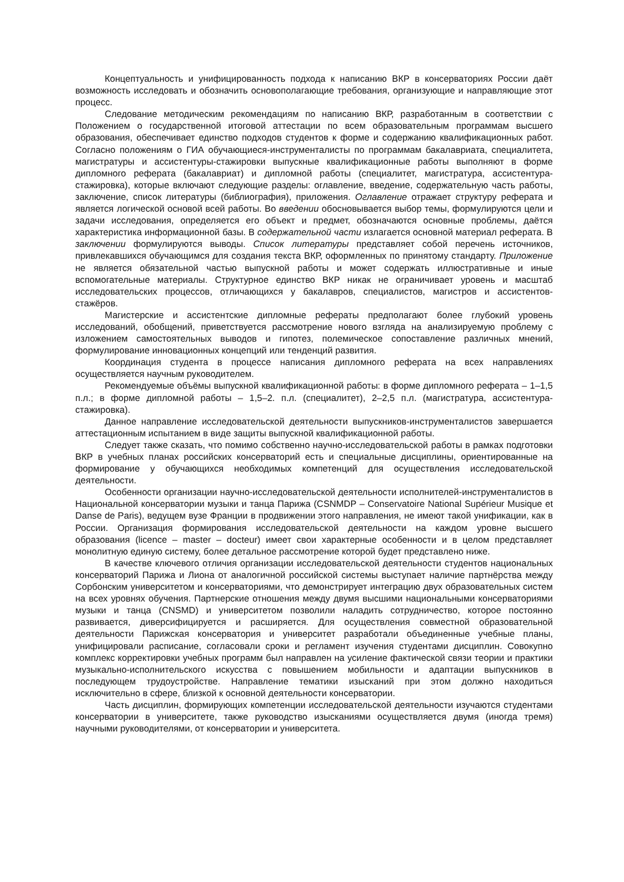Концептуальность и унифицированность подхода к написанию ВКР в консерваториях России даёт возможность исследовать и обозначить основополагающие требования, организующие и направляющие этот процесс.
Следование методическим рекомендациям по написанию ВКР, разработанным в соответствии с Положением о государственной итоговой аттестации по всем образовательным программам высшего образования, обеспечивает единство подходов студентов к форме и содержанию квалификационных работ. Согласно положениям о ГИА обучающиеся-инструменталисты по программам бакалавриата, специалитета, магистратуры и ассистентуры-стажировки выпускные квалификационные работы выполняют в форме дипломного реферата (бакалавриат) и дипломной работы (специалитет, магистратура, ассистентура-стажировка), которые включают следующие разделы: оглавление, введение, содержательную часть работы, заключение, список литературы (библиография), приложения. Оглавление отражает структуру реферата и является логической основой всей работы. Во введении обосновывается выбор темы, формулируются цели и задачи исследования, определяется его объект и предмет, обозначаются основные проблемы, даётся характеристика информационной базы. В содержательной части излагается основной материал реферата. В заключении формулируются выводы. Список литературы представляет собой перечень источников, привлекавшихся обучающимся для создания текста ВКР, оформленных по принятому стандарту. Приложение не является обязательной частью выпускной работы и может содержать иллюстративные и иные вспомогательные материалы. Структурное единство ВКР никак не ограничивает уровень и масштаб исследовательских процессов, отличающихся у бакалавров, специалистов, магистров и ассистентов-стажёров.
Магистерские и ассистентские дипломные рефераты предполагают более глубокий уровень исследований, обобщений, приветствуется рассмотрение нового взгляда на анализируемую проблему с изложением самостоятельных выводов и гипотез, полемическое сопоставление различных мнений, формулирование инновационных концепций или тенденций развития.
Координация студента в процессе написания дипломного реферата на всех направлениях осуществляется научным руководителем.
Рекомендуемые объёмы выпускной квалификационной работы: в форме дипломного реферата – 1–1,5 п.л.; в форме дипломной работы – 1,5–2. п.л. (специалитет), 2–2,5 п.л. (магистратура, ассистентура-стажировка).
Данное направление исследовательской деятельности выпускников-инструменталистов завершается аттестационным испытанием в виде защиты выпускной квалификационной работы.
Следует также сказать, что помимо собственно научно-исследовательской работы в рамках подготовки ВКР в учебных планах российских консерваторий есть и специальные дисциплины, ориентированные на формирование у обучающихся необходимых компетенций для осуществления исследовательской деятельности.
Особенности организации научно-исследовательской деятельности исполнителей-инструменталистов в Национальной консерватории музыки и танца Парижа (CSNMDP – Conservatoire National Supérieur Musique et Danse de Paris), ведущем вузе Франции в продвижении этого направления, не имеют такой унификации, как в России. Организация формирования исследовательской деятельности на каждом уровне высшего образования (licence – master – docteur) имеет свои характерные особенности и в целом представляет монолитную единую систему, более детальное рассмотрение которой будет представлено ниже.
В качестве ключевого отличия организации исследовательской деятельности студентов национальных консерваторий Парижа и Лиона от аналогичной российской системы выступает наличие партнёрства между Сорбонским университетом и консерваториями, что демонстрирует интеграцию двух образовательных систем на всех уровнях обучения. Партнерские отношения между двумя высшими национальными консерваториями музыки и танца (CNSMD) и университетом позволили наладить сотрудничество, которое постоянно развивается, диверсифицируется и расширяется. Для осуществления совместной образовательной деятельности Парижская консерватория и университет разработали объединенные учебные планы, унифицировали расписание, согласовали сроки и регламент изучения студентами дисциплин. Совокупно комплекс корректировки учебных программ был направлен на усиление фактической связи теории и практики музыкально-исполнительского искусства с повышением мобильности и адаптации выпускников в последующем трудоустройстве. Направление тематики изысканий при этом должно находиться исключительно в сфере, близкой к основной деятельности консерватории.
Часть дисциплин, формирующих компетенции исследовательской деятельности изучаются студентами консерватории в университете, также руководство изысканиями осуществляется двумя (иногда тремя) научными руководителями, от консерватории и университета.